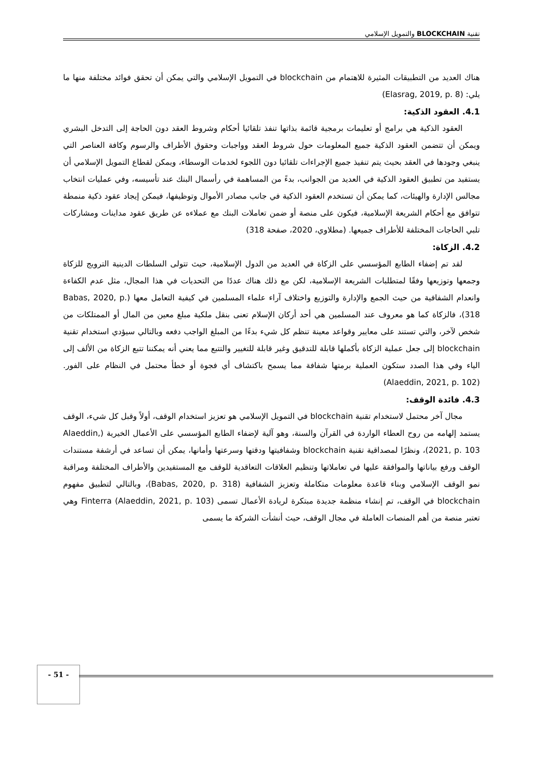تقنية BLOCKCHAIN والتمويل الإسلامي
هناك العديد من التطبيقات المثيرة للاهتمام من blockchain في التمويل الإسلامي والتي يمكن أن تحقق فوائد مختلفة منها ما يلي: (Elasrag, 2019, p. 8)
4.1. العقود الذكية:
العقود الذكية هي برامج أو تعليمات برمجية قائمة بذاتها تنفذ تلقائيا أحكام وشروط العقد دون الحاجة إلى التدخل البشري ويمكن أن تتضمن العقود الذكية جميع المعلومات حول شروط العقد وواجبات وحقوق الأطراف والرسوم وكافة العناصر التي ينبغي وجودها في العقد بحيث يتم تنفيذ جميع الإجراءات تلقائيا دون اللجوء لخدمات الوسطاء، ويمكن لقطاع التمويل الإسلامي أن يستفيد من تطبيق العقود الذكية في العديد من الجوانب، بدءً من المساهمة في رأسمال البنك عند تأسيسه، وفي عمليات انتخاب مجالس الإدارة والهيئات، كما يمكن أن تستخدم العقود الذكية في جانب مصادر الأموال وتوظيفها، فيمكن إيجاد عقود ذكية منمطة تتوافق مع أحكام الشريعة الإسلامية، فيكون على منصة أو ضمن تعاملات البنك مع عملاءه عن طريق عقود مداينات ومشاركات تلبي الحاجات المختلفة للأطراف جميعها. (مطلاوي، 2020، صفحة 318)
4.2. الزكاة:
لقد تم إضفاء الطابع المؤسسي على الزكاة في العديد من الدول الإسلامية، حيث تتولى السلطات الدينية الترويج للزكاة وجمعها وتوزيعها وفقًا لمتطلبات الشريعة الإسلامية، لكن مع ذلك هناك عددًا من التحديات في هذا المجال، مثل عدم الكفاءة وانعدام الشفافية من حيث الجمع والإدارة والتوزيع واختلاف آراء علماء المسلمين في كيفية التعامل معها (Babas, 2020, p. 318)، فالزكاة كما هو معروف عند المسلمين هي أحد أركان الإسلام تعنى بنقل ملكية مبلغ معين من المال أو الممتلكات من شخص لآخر، والتي تستند على معايير وقواعد معينة تنظم كل شيء بدءًا من المبلغ الواجب دفعه وبالتالي سيؤدي استخدام تقنية blockchain إلى جعل عملية الزكاة بأكملها قابلة للتدقيق وغير قابلة للتغيير والتتبع مما يعني أنه يمكننا تتبع الزكاة من الألف إلى الياء وفي هذا الصدد ستكون العملية برمتها شفافة مما يسمح باكتشاف أي فجوة أو خطأ محتمل في النظام على الفور. (Alaeddin, 2021, p. 102)
4.3. فائدة الوقف:
مجال آخر محتمل لاستخدام تقنية blockchain في التمويل الإسلامي هو تعزيز استخدام الوقف، أولاً وقبل كل شيء، الوقف يستمد إلهامه من روح العطاء الواردة في القرآن والسنة، وهو آلية لإضفاء الطابع المؤسسي على الأعمال الخيرية (Alaeddin, 2021, p. 103)، ونظرًا لمصداقية تقنية blockchain وشفافيتها ودقتها وسرعتها وأمانها، يمكن أن تساعد في أرشفة مستندات الوقف ورفع بياناتها والموافقة عليها في تعاملاتها وتنظيم العلاقات التعاقدية للوقف مع المستفيدين والأطراف المختلفة ومراقبة نمو الوقف الإسلامي وبناء قاعدة معلومات متكاملة وتعزيز الشفافية (Babas, 2020, p. 318)، وبالتالي لتطبيق مفهوم blockchain في الوقف، تم إنشاء منظمة جديدة مبتكرة لريادة الأعمال تسمى Finterra (Alaeddin, 2021, p. 103) وهي تعتبر منصة من أهم المنصات العاملة في مجال الوقف، حيث أنشأت الشركة ما يسمى
- 51 -